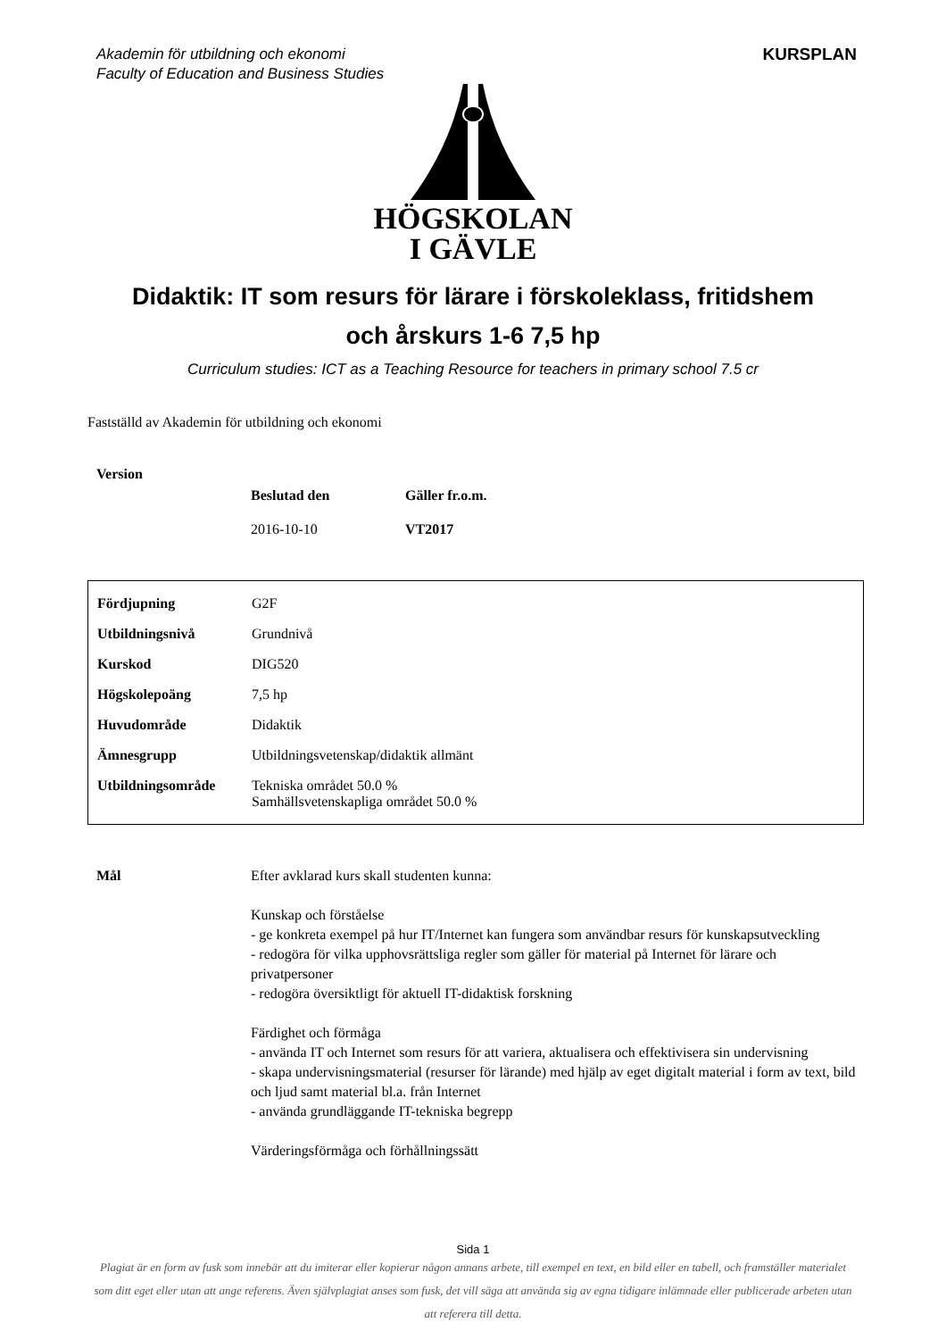Akademin för utbildning och ekonomi
Faculty of Education and Business Studies
KURSPLAN
HÖGSKOLAN
I GÄVLE
Didaktik: IT som resurs för lärare i förskoleklass, fritidshem
och årskurs 1-6 7,5 hp
Curriculum studies: ICT as a Teaching Resource for teachers in primary school 7.5 cr
Fastställd av Akademin för utbildning och ekonomi
| Version | | |
| | Beslutad den | Gäller fr.o.m. |
| | 2016-10-10 | VT2017 |
| Fördjupning | G2F |
| Utbildningsnivå | Grundnivå |
| Kurskod | DIG520 |
| Högskolepoäng | 7,5 hp |
| Huvudområde | Didaktik |
| Ämnesgrupp | Utbildningsvetenskap/didaktik allmänt |
| Utbildningsområde | Tekniska området 50.0 % Samhällsvetenskapliga området 50.0 % |
Mål Efter avklarad kurs skall studenten kunna:
Kunskap och förståelse
- ge konkreta exempel på hur IT/Internet kan fungera som användbar resurs för kunskapsutveckling
- redogöra för vilka upphovsrättsliga regler som gäller för material på Internet för lärare och privatpersoner
- redogöra översiktligt för aktuell IT-didaktisk forskning
Färdighet och förmåga
- använda IT och Internet som resurs för att variera, aktualisera och effektivisera sin undervisning
- skapa undervisningsmaterial (resurser för lärande) med hjälp av eget digitalt material i form av text, bild och ljud samt material bl.a. från Internet
- använda grundläggande IT-tekniska begrepp
Värderingsförmåga och förhållningssätt
Sida 1
Plagiat är en form av fusk som innebär att du imiterar eller kopierar någon annans arbete, till exempel en text, en bild eller en tabell, och framställer materialet som ditt eget eller utan att ange referens. Även självplagiat anses som fusk, det vill säga att använda sig av egna tidigare inlämnade eller publicerade arbeten utan att referera till detta.